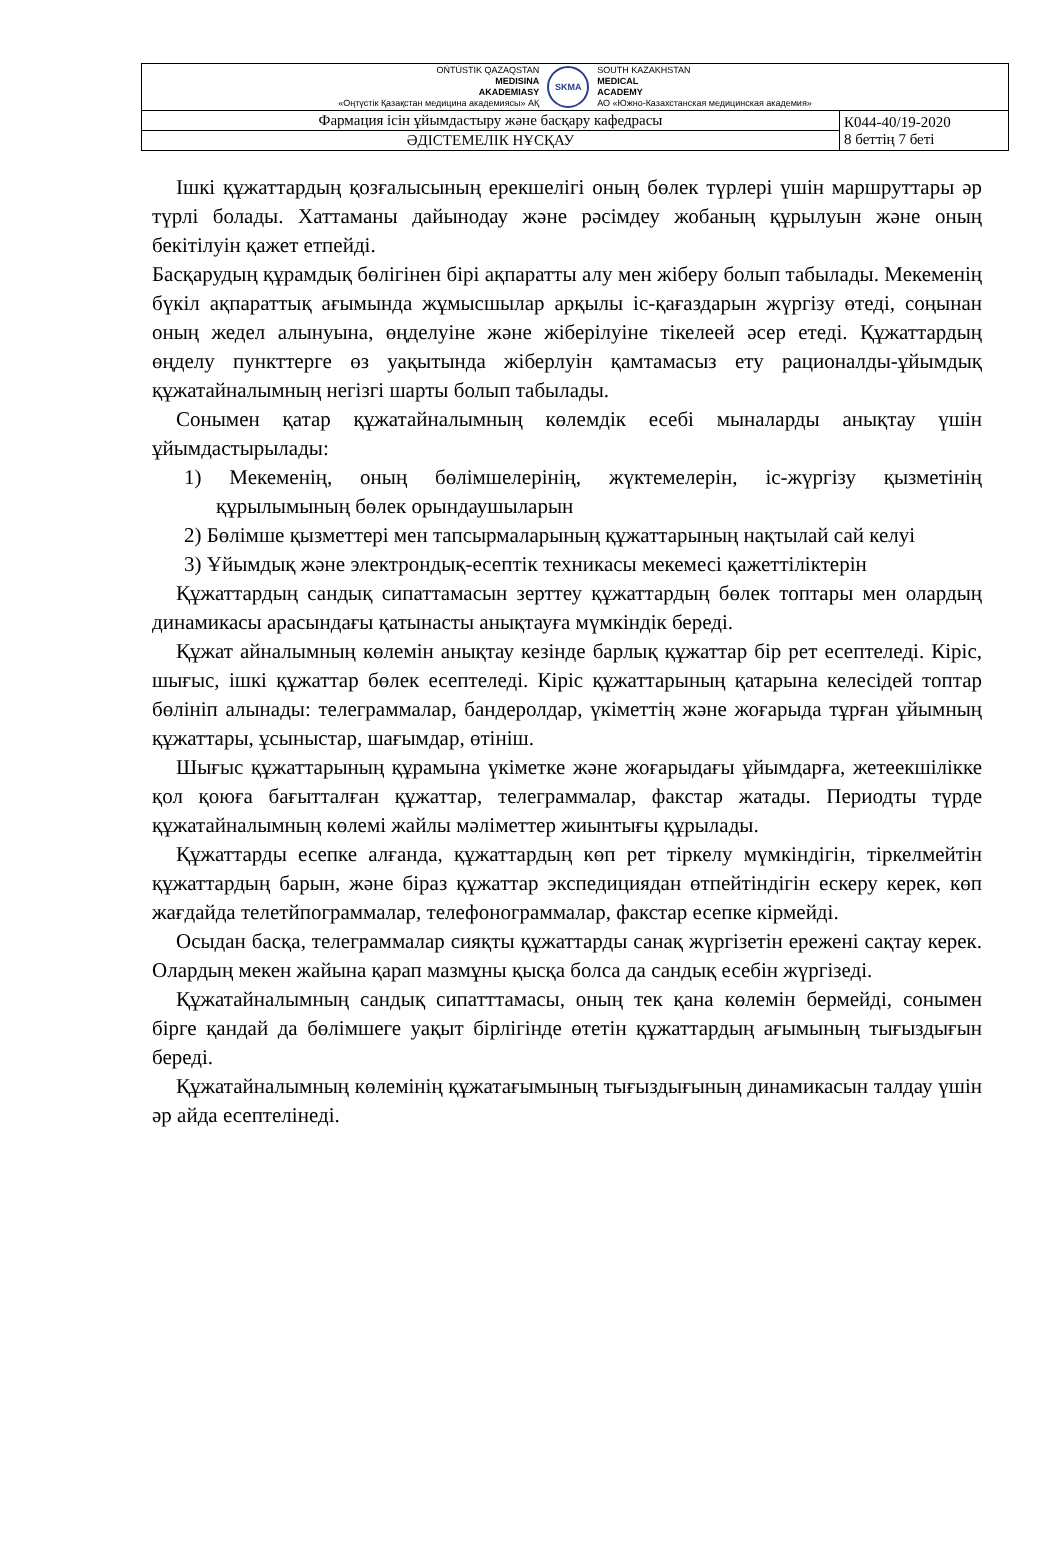| OŃTÚSTIK QAZAQSTAN MEDISINA AKADEMIASY «Оңтүстік Қазақстан медицина академиясы» АҚ SKMA SOUTH KAZAKHSTAN MEDICAL ACADEMY АО «Южно-Казахстанская медицинская академия» | |
| Фармация ісін ұйымдастыру және басқару кафедрасы | К044-40/19-2020 8 беттің 7 беті |
| ӘДІСТЕМЕЛІК НҰСҚАУ | |
Ішкі құжаттардың қозғалысының ерекшелігі оның бөлек түрлері үшін маршруттары әр түрлі болады. Хаттаманы дайынодау және рәсімдеу жобаның құрылуын және оның бекітілуін қажет етпейді.
Басқарудың құрамдық бөлігінен бірі ақпаратты алу мен жіберу болып табылады. Мекеменің бүкіл ақпараттық ағымында жұмысшылар арқылы іс-қағаздарын жүргізу өтеді, соңынан оның жедел алынуына, өңделуіне және жіберілуіне тікелеей әсер етеді. Құжаттардың өңделу пункттерге өз уақытында жіберлуін қамтамасыз ету рационалды-ұйымдық құжатайналымның негізгі шарты болып табылады.
Сонымен қатар құжатайналымның көлемдік есебі мыналарды анықтау үшін ұйымдастырылады:
1) Мекеменің, оның бөлімшелерінің, жүктемелерін, іс-жүргізу қызметінің құрылымының бөлек орындаушыларын
2) Бөлімше қызметтері мен тапсырмаларының құжаттарының нақтылай сай келуі
3) Ұйымдық және электрондық-есептік техникасы мекемесі қажеттіліктерін
Құжаттардың сандық сипаттамасын зерттеу құжаттардың бөлек топтары мен олардың динамикасы арасындағы қатынасты анықтауға мүмкіндік береді.
Құжат айналымның көлемін анықтау кезінде барлық құжаттар бір рет есептеледі. Кіріс, шығыс, ішкі құжаттар бөлек есептеледі. Кіріс құжаттарының қатарына келесідей топтар бөлініп алынады: телеграммалар, бандеролдар, үкіметтің және жоғарыда тұрған ұйымның құжаттары, ұсыныстар, шағымдар, өтініш.
Шығыс құжаттарының құрамына үкіметке және жоғарыдағы ұйымдарға, жетеекшілікке қол қоюға бағытталған құжаттар, телеграммалар, факстар жатады. Периодты түрде құжатайналымның көлемі жайлы мәліметтер жиынтығы құрылады.
Құжаттарды есепке алғанда, құжаттардың көп рет тіркелу мүмкіндігін, тіркелмейтін құжаттардың барын, және біраз құжаттар экспедициядан өтпейтіндігін ескеру керек, көп жағдайда телетйпограммалар, телефонограммалар, факстар есепке кірмейді.
Осыдан басқа, телеграммалар сияқты құжаттарды санақ жүргізетін ережені сақтау керек. Олардың мекен жайына қарап мазмұны қысқа болса да сандық есебін жүргізеді.
Құжатайналымның сандық сипатттамасы, оның тек қана көлемін бермейді, сонымен бірге қандай да бөлімшеге уақыт бірлігінде өтетін құжаттардың ағымының тығыздығын береді.
Құжатайналымның көлемінің құжатағымының тығыздығының динамикасын талдау үшін әр айда есептелінеді.